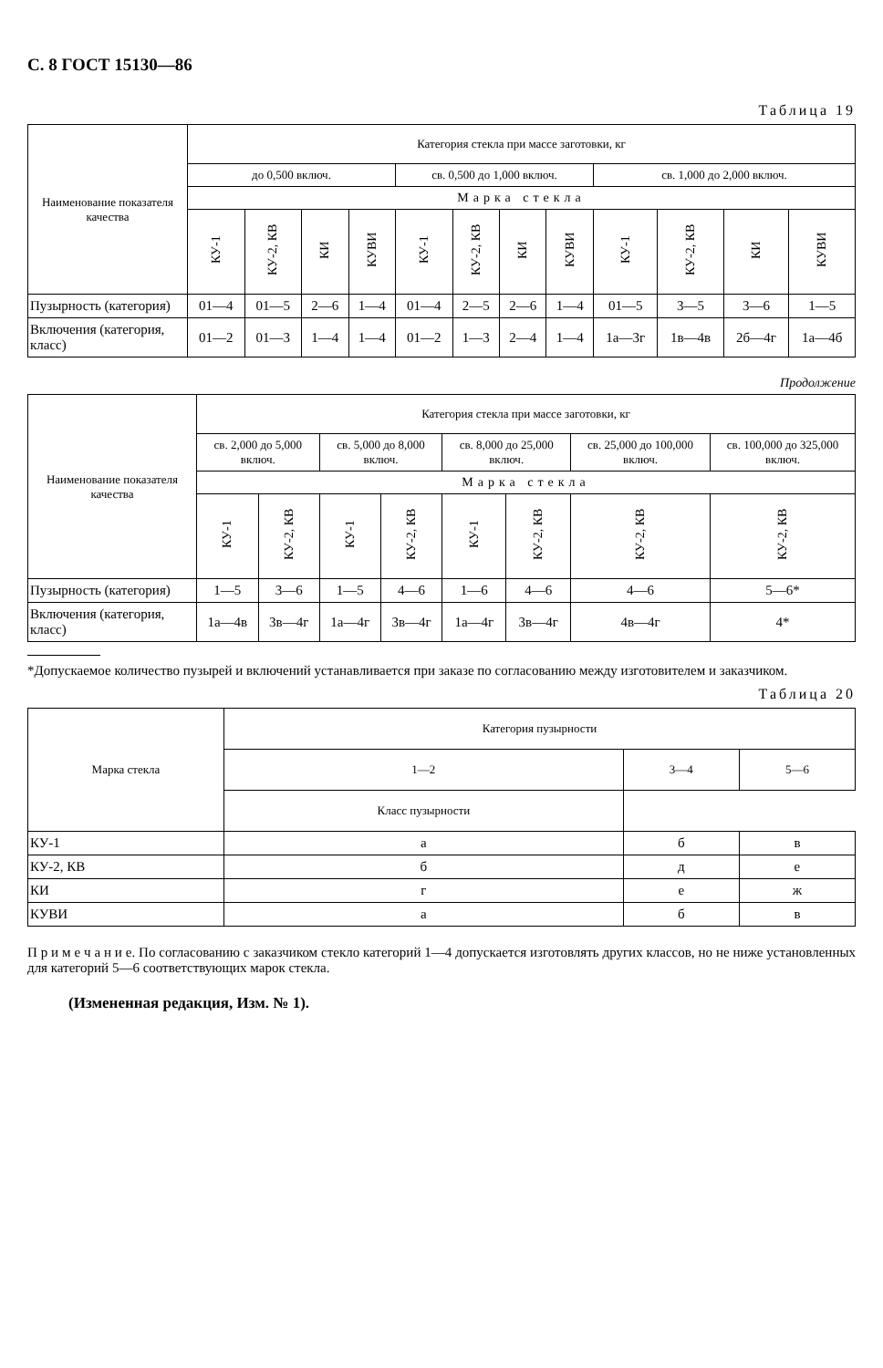С. 8 ГОСТ 15130—86
Таблица 19
| Наименование показателя качества | Категория стекла при массе заготовки, кг | | | | | | | | | | | |
| --- | --- | --- | --- | --- | --- | --- | --- | --- | --- | --- | --- | --- |
| | до 0,500 включ. | | | | св. 0,500 до 1,000 включ. | | | | св. 1,000 до 2,000 включ. | | | |
| | Марка стекла | | | | | | | | | | | |
| | КУ-1 | КУ-2, КВ | КИ | КУВИ | КУ-1 | КУ-2, КВ | КИ | КУВИ | КУ-1 | КУ-2, КВ | КИ | КУВИ |
| Пузырность (категория) | 01—4 | 01—5 | 2—6 | 1—4 | 01—4 | 2—5 | 2—6 | 1—4 | 01—5 | 3—5 | 3—6 | 1—5 |
| Включения (категория, класс) | 01—2 | 01—3 | 1—4 | 1—4 | 01—2 | 1—3 | 2—4 | 1—4 | 1а—3г | 1в—4в | 2б—4г | 1а—4б |
Продолжение
| Наименование показателя качества | Категория стекла при массе заготовки, кг | | | | | | | |
| --- | --- | --- | --- | --- | --- | --- | --- | --- |
| | св. 2,000 до 5,000 включ. | | св. 5,000 до 8,000 включ. | | св. 8,000 до 25,000 включ. | | св. 25,000 до 100,000 включ. | св. 100,000 до 325,000 включ. |
| | Марка стекла | | | | | | | |
| | КУ-1 | КУ-2, КВ | КУ-1 | КУ-2, КВ | КУ-1 | КУ-2, КВ | КУ-2, КВ | КУ-2, КВ |
| Пузырность (категория) | 1—5 | 3—6 | 1—5 | 4—6 | 1—6 | 4—6 | 4—6 | 5—6* |
| Включения (категория, класс) | 1а—4в | 3в—4г | 1а—4г | 3в—4г | 1а—4г | 3в—4г | 4в—4г | 4* |
*Допускаемое количество пузырей и включений устанавливается при заказе по согласованию между изготовителем и заказчиком.
Таблица 20
| Марка стекла | Категория пузырности | | |
| --- | --- | --- | --- |
| | 1—2 | 3—4 | 5—6 |
| | Класс пузырности | | |
| КУ-1 | а | б | в |
| КУ-2, КВ | б | д | е |
| КИ | г | е | ж |
| КУВИ | а | б | в |
П р и м е ч а н и е. По согласованию с заказчиком стекло категорий 1—4 допускается изготовлять других классов, но не ниже установленных для категорий 5—6 соответствующих марок стекла.
(Измененная редакция, Изм. № 1).